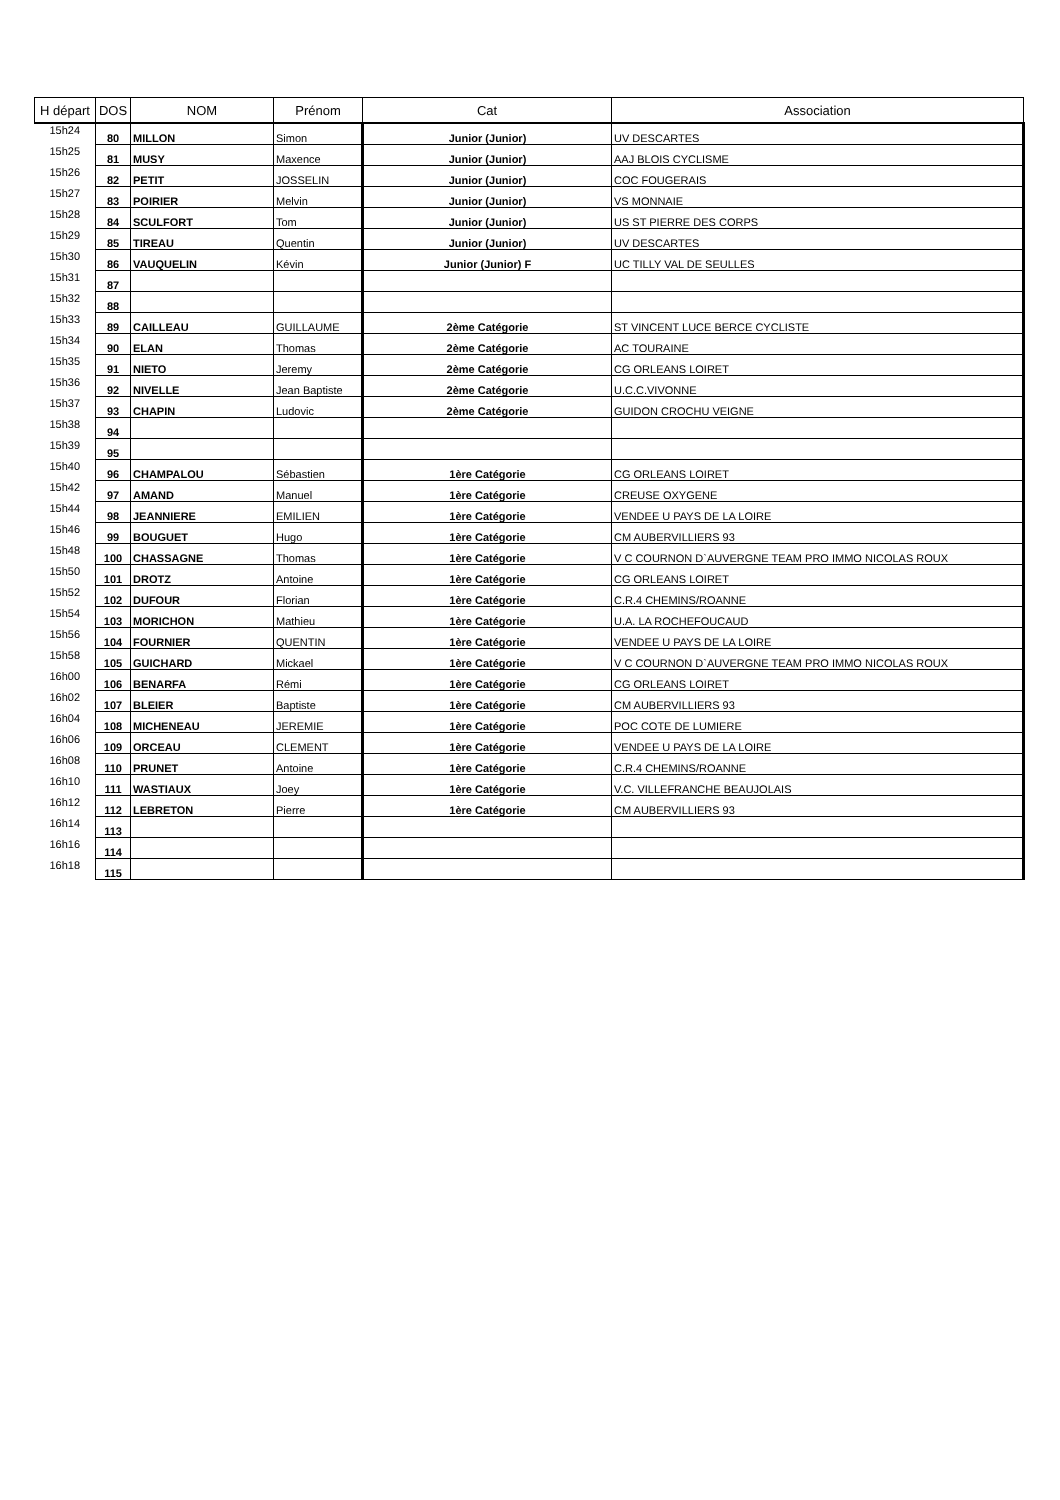| H départ | DOS | NOM | Prénom | Cat | Association |
| --- | --- | --- | --- | --- | --- |
| 15h24 | 80 | MILLON | Simon | Junior (Junior) | UV DESCARTES |
| 15h25 | 81 | MUSY | Maxence | Junior (Junior) | AAJ BLOIS CYCLISME |
| 15h26 | 82 | PETIT | JOSSELIN | Junior (Junior) | COC FOUGERAIS |
| 15h27 | 83 | POIRIER | Melvin | Junior (Junior) | VS MONNAIE |
| 15h28 | 84 | SCULFORT | Tom | Junior (Junior) | US ST PIERRE DES CORPS |
| 15h29 | 85 | TIREAU | Quentin | Junior (Junior) | UV DESCARTES |
| 15h30 | 86 | VAUQUELIN | Kévin | Junior (Junior) F | UC TILLY VAL DE SEULLES |
| 15h31 | 87 | | | | |
| 15h32 | 88 | | | | |
| 15h33 | 89 | CAILLEAU | GUILLAUME | 2ème Catégorie | ST VINCENT LUCE BERCE CYCLISTE |
| 15h34 | 90 | ELAN | Thomas | 2ème Catégorie | AC TOURAINE |
| 15h35 | 91 | NIETO | Jeremy | 2ème Catégorie | CG ORLEANS LOIRET |
| 15h36 | 92 | NIVELLE | Jean Baptiste | 2ème Catégorie | U.C.C.VIVONNE |
| 15h37 | 93 | CHAPIN | Ludovic | 2ème Catégorie | GUIDON CROCHU VEIGNE |
| 15h38 | 94 | | | | |
| 15h39 | 95 | | | | |
| 15h40 | 96 | CHAMPALOU | Sébastien | 1ère Catégorie | CG ORLEANS LOIRET |
| 15h42 | 97 | AMAND | Manuel | 1ère Catégorie | CREUSE OXYGENE |
| 15h44 | 98 | JEANNIERE | EMILIEN | 1ère Catégorie | VENDEE U PAYS DE LA LOIRE |
| 15h46 | 99 | BOUGUET | Hugo | 1ère Catégorie | CM AUBERVILLIERS 93 |
| 15h48 | 100 | CHASSAGNE | Thomas | 1ère Catégorie | V C COURNON D`AUVERGNE TEAM PRO IMMO NICOLAS ROUX |
| 15h50 | 101 | DROTZ | Antoine | 1ère Catégorie | CG ORLEANS LOIRET |
| 15h52 | 102 | DUFOUR | Florian | 1ère Catégorie | C.R.4 CHEMINS/ROANNE |
| 15h54 | 103 | MORICHON | Mathieu | 1ère Catégorie | U.A. LA ROCHEFOUCAUD |
| 15h56 | 104 | FOURNIER | QUENTIN | 1ère Catégorie | VENDEE U PAYS DE LA LOIRE |
| 15h58 | 105 | GUICHARD | Mickael | 1ère Catégorie | V C COURNON D`AUVERGNE TEAM PRO IMMO NICOLAS ROUX |
| 16h00 | 106 | BENARFA | Rémi | 1ère Catégorie | CG ORLEANS LOIRET |
| 16h02 | 107 | BLEIER | Baptiste | 1ère Catégorie | CM AUBERVILLIERS 93 |
| 16h04 | 108 | MICHENEAU | JEREMIE | 1ère Catégorie | POC COTE DE LUMIERE |
| 16h06 | 109 | ORCEAU | CLEMENT | 1ère Catégorie | VENDEE U PAYS DE LA LOIRE |
| 16h08 | 110 | PRUNET | Antoine | 1ère Catégorie | C.R.4 CHEMINS/ROANNE |
| 16h10 | 111 | WASTIAUX | Joey | 1ère Catégorie | V.C. VILLEFRANCHE BEAUJOLAIS |
| 16h12 | 112 | LEBRETON | Pierre | 1ère Catégorie | CM AUBERVILLIERS 93 |
| 16h14 | 113 | | | | |
| 16h16 | 114 | | | | |
| 16h18 | 115 | | | | |